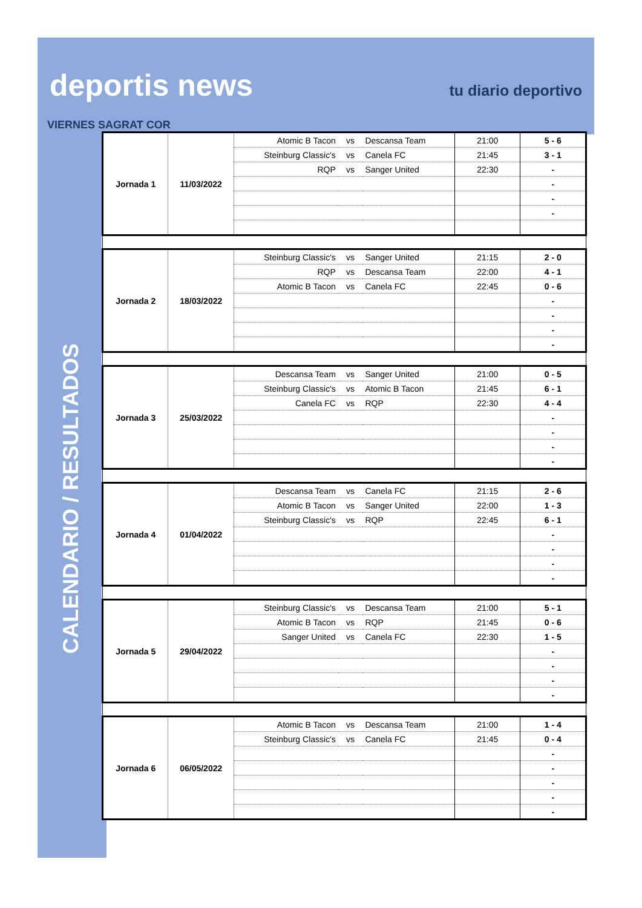deportis news tu diario deportivo
VIERNES SAGRAT COR
CALENDARIO / RESULTADOS
| Jornada 1 | 11/03/2022 | Atomic B Tacon | vs | Descansa Team | 21:00 | 5 - 6 |
| | | Steinburg Classic's | vs | Canela FC | 21:45 | 3 - 1 |
| | | RQP | vs | Sanger United | 22:30 | - |
| | | | | | | - |
| | | | | | | - |
| | | | | | | - |
| Jornada 2 | 18/03/2022 | Steinburg Classic's | vs | Sanger United | 21:15 | 2 - 0 |
| | | RQP | vs | Descansa Team | 22:00 | 4 - 1 |
| | | Atomic B Tacon | vs | Canela FC | 22:45 | 0 - 6 |
| | | | | | | - |
| | | | | | | - |
| | | | | | | - |
| | | | | | | - |
| Jornada 3 | 25/03/2022 | Descansa Team | vs | Sanger United | 21:00 | 0 - 5 |
| | | Steinburg Classic's | vs | Atomic B Tacon | 21:45 | 6 - 1 |
| | | Canela FC | vs | RQP | 22:30 | 4 - 4 |
| | | | | | | - |
| | | | | | | - |
| | | | | | | - |
| | | | | | | - |
| Jornada 4 | 01/04/2022 | Descansa Team | vs | Canela FC | 21:15 | 2 - 6 |
| | | Atomic B Tacon | vs | Sanger United | 22:00 | 1 - 3 |
| | | Steinburg Classic's | vs | RQP | 22:45 | 6 - 1 |
| | | | | | | - |
| | | | | | | - |
| | | | | | | - |
| | | | | | | - |
| Jornada 5 | 29/04/2022 | Steinburg Classic's | vs | Descansa Team | 21:00 | 5 - 1 |
| | | Atomic B Tacon | vs | RQP | 21:45 | 0 - 6 |
| | | Sanger United | vs | Canela FC | 22:30 | 1 - 5 |
| | | | | | | - |
| | | | | | | - |
| | | | | | | - |
| | | | | | | - |
| Jornada 6 | 06/05/2022 | Atomic B Tacon | vs | Descansa Team | 21:00 | 1 - 4 |
| | | Steinburg Classic's | vs | Canela FC | 21:45 | 0 - 4 |
| | | | | | | - |
| | | | | | | - |
| | | | | | | - |
| | | | | | | - |
| | | | | | | - |